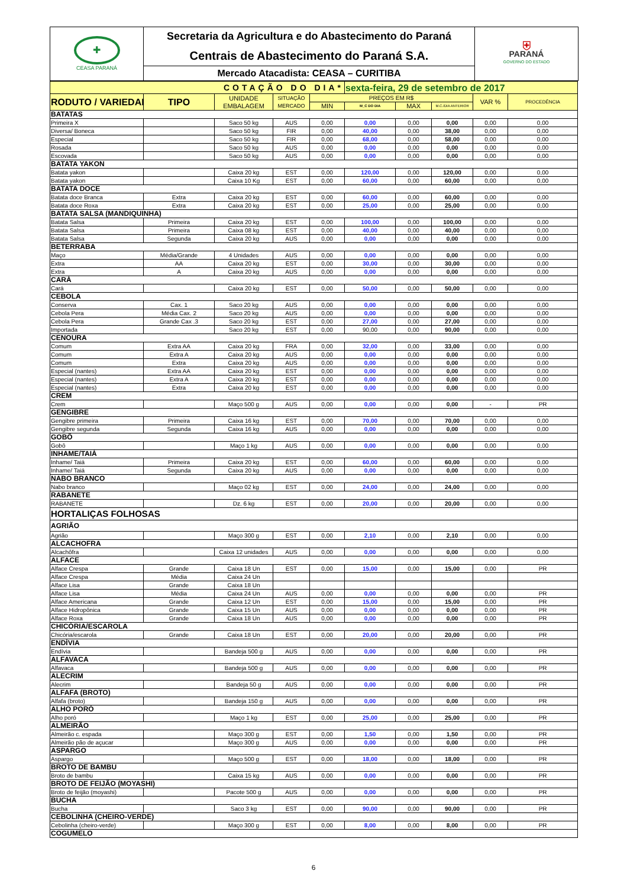| ✚ CEASA PARANÁ | Secretaria da Agricultura e do Abastecimento do Paraná | ⛨ PARANÁ GOVERNO DO ESTADO |
| | Centrais de Abastecimento do Paraná S.A. | |
| | Mercado Atacadista: CEASA – CURITIBA | |
| COTAÇÃO DO DIA* | | | | | sexta-feira, 29 de setembro de 2017 | | | | |
| RODUTO / VARIEDAD | TIPO | UNIDADE EMBALAGEM | SITUAÇÃO MERCADO | PREÇOS EM R$ | | | | VAR % | PROCEDÊNCIA |
| | | | | MIN | M_C DO DIA | MAX | M.C./DIA ANTERIOR | | |
| BATATAS | | | | | | | | | |
| Primeira X | | Saco 50 kg | AUS | 0,00 | 0,00 | 0,00 | 0,00 | 0,00 | 0,00 |
| Diversa/ Boneca | | Saco 50 kg | FIR | 0,00 | 40,00 | 0,00 | 38,00 | 0,00 | 0,00 |
| Especial | | Saco 50 kg | FIR | 0,00 | 68,00 | 0,00 | 58,00 | 0,00 | 0,00 |
| Rosada | | Saco 50 kg | AUS | 0,00 | 0,00 | 0,00 | 0,00 | 0,00 | 0,00 |
| Escovada | | Saco 50 kg | AUS | 0,00 | 0,00 | 0,00 | 0,00 | 0,00 | 0,00 |
| BATATA YAKON | | | | | | | | | |
| Batata yakon | | Caixa 20 kg | EST | 0,00 | 120,00 | 0,00 | 120,00 | 0,00 | 0,00 |
| Batata yakon | | Caixa 10 Kg | EST | 0,00 | 60,00 | 0,00 | 60,00 | 0,00 | 0,00 |
| BATATA DOCE | | | | | | | | | |
| Batata doce Branca | Extra | Caixa 20 kg | EST | 0,00 | 60,00 | 0,00 | 60,00 | 0,00 | 0,00 |
| Batata doce Roxa | Extra | Caixa 20 kg | EST | 0,00 | 25,00 | 0,00 | 25,00 | 0,00 | 0,00 |
| BATATA SALSA (MANDIQUINHA) | | | | | | | | | |
| Batata Salsa | Primeira | Caixa 20 kg | EST | 0,00 | 100,00 | 0,00 | 100,00 | 0,00 | 0,00 |
| Batata Salsa | Primeira | Caixa 08 kg | EST | 0,00 | 40,00 | 0,00 | 40,00 | 0,00 | 0,00 |
| Batata Salsa | Segunda | Caixa 20 kg | AUS | 0,00 | 0,00 | 0,00 | 0,00 | 0,00 | 0,00 |
| BETERRABA | | | | | | | | | |
| Maço | Média/Grande | 4 Unidades | AUS | 0,00 | 0,00 | 0,00 | 0,00 | 0,00 | 0,00 |
| Extra | AA | Caixa 20 kg | EST | 0,00 | 30,00 | 0,00 | 30,00 | 0,00 | 0,00 |
| Extra | A | Caixa 20 kg | AUS | 0,00 | 0,00 | 0,00 | 0,00 | 0,00 | 0,00 |
| CARÁ | | | | | | | | | |
| Cará | | Caixa 20 kg | EST | 0,00 | 50,00 | 0,00 | 50,00 | 0,00 | 0,00 |
| CEBOLA | | | | | | | | | |
| Conserva | Cax. 1 | Saco 20 kg | AUS | 0,00 | 0,00 | 0,00 | 0,00 | 0,00 | 0,00 |
| Cebola Pera | Média Cax. 2 | Saco 20 kg | AUS | 0,00 | 0,00 | 0,00 | 0,00 | 0,00 | 0,00 |
| Cebola Pera | Grande Cax .3 | Saco 20 kg | EST | 0,00 | 27,00 | 0,00 | 27,00 | 0,00 | 0,00 |
| Importada | | Saco 20 kg | EST | 0,00 | 90,00 | 0,00 | 90,00 | 0,00 | 0,00 |
| CENOURA | | | | | | | | | |
| Comum | Extra AA | Caixa 20 kg | FRA | 0,00 | 32,00 | 0,00 | 33,00 | 0,00 | 0,00 |
| Comum | Extra A | Caixa 20 kg | AUS | 0,00 | 0,00 | 0,00 | 0,00 | 0,00 | 0,00 |
| Comum | Extra | Caixa 20 kg | AUS | 0,00 | 0,00 | 0,00 | 0,00 | 0,00 | 0,00 |
| Especial (nantes) | Extra AA | Caixa 20 kg | EST | 0,00 | 0,00 | 0,00 | 0,00 | 0,00 | 0,00 |
| Especial (nantes) | Extra A | Caixa 20 kg | EST | 0,00 | 0,00 | 0,00 | 0,00 | 0,00 | 0,00 |
| Especial (nantes) | Extra | Caixa 20 kg | EST | 0,00 | 0,00 | 0,00 | 0,00 | 0,00 | 0,00 |
| CREM | | | | | | | | | |
| Crem | | Maço 500 g | AUS | 0,00 | 0,00 | 0,00 | 0,00 | - | PR |
| GENGIBRE | | | | | | | | | |
| Gengibre primeira | Primeira | Caixa 16 kg | EST | 0,00 | 70,00 | 0,00 | 70,00 | 0,00 | 0,00 |
| Gengibre segunda | Segunda | Caixa 16 kg | AUS | 0,00 | 0,00 | 0,00 | 0,00 | 0,00 | 0,00 |
| GOBÔ | | | | | | | | | |
| Gobô | | Maço 1 kg | AUS | 0,00 | 0,00 | 0,00 | 0,00 | 0,00 | 0,00 |
| INHAME/TAIÁ | | | | | | | | | |
| Inhame/ Taiá | Primeira | Caixa 20 kg | EST | 0,00 | 60,00 | 0,00 | 60,00 | 0,00 | 0,00 |
| Inhame/ Taiá | Segunda | Caixa 20 kg | AUS | 0,00 | 0,00 | 0,00 | 0,00 | 0,00 | 0,00 |
| NABO BRANCO | | | | | | | | | |
| Nabo branco | | Maço 02 kg | EST | 0,00 | 24,00 | 0,00 | 24,00 | 0,00 | 0,00 |
| RABANETE | | | | | | | | | |
| RABANETE | | Dz. 6 kg | EST | 0,00 | 20,00 | 0,00 | 20,00 | 0,00 | 0,00 |
| HORTALIÇAS FOLHOSAS | | | | | | | | | |
| AGRIÃO | | | | | | | | | |
| Agrião | | Maço 300 g | EST | 0,00 | 2,10 | 0,00 | 2,10 | 0,00 | 0,00 |
| ALCACHOFRA | | | | | | | | | |
| Alcachôfra | | Caixa 12 unidades | AUS | 0,00 | 0,00 | 0,00 | 0,00 | 0,00 | 0,00 |
| ALFACE | | | | | | | | | |
| Alface Crespa | Grande | Caixa 18 Un | EST | 0,00 | 15,00 | 0,00 | 15,00 | 0,00 | PR |
| Alface Crespa | Média | Caixa 24 Un | | | | | | | |
| Alface Lisa | Grande | Caixa 18 Un | | | | | | | |
| Alface Lisa | Média | Caixa 24 Un | AUS | 0,00 | 0,00 | 0,00 | 0,00 | 0,00 | PR |
| Alface Americana | Grande | Caixa 12 Un | EST | 0,00 | 15,00 | 0,00 | 15,00 | 0,00 | PR |
| Alface Hidropônica | Grande | Caixa 15 Un | AUS | 0,00 | 0,00 | 0,00 | 0,00 | 0,00 | PR |
| Alface Roxa | Grande | Caixa 18 Un | AUS | 0,00 | 0,00 | 0,00 | 0,00 | 0,00 | PR |
| CHICÓRIA/ESCAROLA | | | | | | | | | |
| Chicória/escarola | Grande | Caixa 18 Un | EST | 0,00 | 20,00 | 0,00 | 20,00 | 0,00 | PR |
| ENDÍVIA | | | | | | | | | |
| Endívia | | Bandeja 500 g | AUS | 0,00 | 0,00 | 0,00 | 0,00 | 0,00 | PR |
| ALFAVACA | | | | | | | | | |
| Alfavaca | | Bandeja 500 g | AUS | 0,00 | 0,00 | 0,00 | 0,00 | 0,00 | PR |
| ALECRIM | | | | | | | | | |
| Alecrim | | Bandeja 50 g | AUS | 0,00 | 0,00 | 0,00 | 0,00 | 0,00 | PR |
| ALFAFA (BROTO) | | | | | | | | | |
| Alfafa (broto) | | Bandeja 150 g | AUS | 0,00 | 0,00 | 0,00 | 0,00 | 0,00 | PR |
| ALHO PORÓ | | | | | | | | | |
| Alho poró | | Maço 1 kg | EST | 0,00 | 25,00 | 0,00 | 25,00 | 0,00 | PR |
| ALMEIRÃO | | | | | | | | | |
| Almeirão c. espada | | Maço 300 g | EST | 0,00 | 1,50 | 0,00 | 1,50 | 0,00 | PR |
| Almeirão pão de açucar | | Maço 300 g | AUS | 0,00 | 0,00 | 0,00 | 0,00 | 0,00 | PR |
| ASPARGO | | | | | | | | | |
| Aspargo | | Maço 500 g | EST | 0,00 | 18,00 | 0,00 | 18,00 | 0,00 | PR |
| BROTO DE BAMBU | | | | | | | | | |
| Broto de bambu | | Caixa 15 kg | AUS | 0,00 | 0,00 | 0,00 | 0,00 | 0,00 | PR |
| BROTO DE FEIJÃO (MOYASHI) | | | | | | | | | |
| Broto de feijão (moyashi) | | Pacote 500 g | AUS | 0,00 | 0,00 | 0,00 | 0,00 | 0,00 | PR |
| BUCHA | | | | | | | | | |
| Bucha | | Saco 3 kg | EST | 0,00 | 90,00 | 0,00 | 90,00 | 0,00 | PR |
| CEBOLINHA (CHEIRO-VERDE) | | | | | | | | | |
| Cebolinha (cheiro-verde) | | Maço 300 g | EST | 0,00 | 8,00 | 0,00 | 8,00 | 0,00 | PR |
| COGUMELO | | | | | | | | | |
6